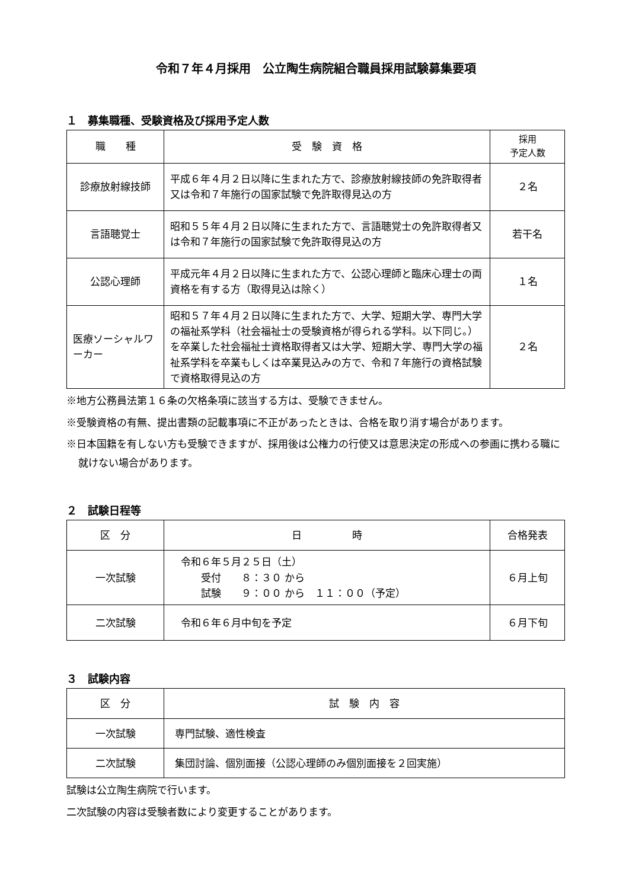令和７年４月採用　公立陶生病院組合職員採用試験募集要項
１　募集職種、受験資格及び採用予定人数
| 職 種 | 受 験 資 格 | 採用 予定人数 |
| --- | --- | --- |
| 診療放射線技師 | 平成６年４月２日以降に生まれた方で、診療放射線技師の免許取得者又は令和７年施行の国家試験で免許取得見込の方 | ２名 |
| 言語聴覚士 | 昭和５５年４月２日以降に生まれた方で、言語聴覚士の免許取得者又は令和７年施行の国家試験で免許取得見込の方 | 若干名 |
| 公認心理師 | 平成元年４月２日以降に生まれた方で、公認心理師と臨床心理士の両資格を有する方（取得見込は除く） | １名 |
| 医療ソーシャルワーカー | 昭和５７年４月２日以降に生まれた方で、大学、短期大学、専門大学の福祉系学科（社会福祉士の受験資格が得られる学科。以下同じ。）を卒業した社会福祉士資格取得者又は大学、短期大学、専門大学の福祉系学科を卒業もしくは卒業見込みの方で、令和７年施行の資格試験で資格取得見込の方 | ２名 |
※地方公務員法第１６条の欠格条項に該当する方は、受験できません。
※受験資格の有無、提出書類の記載事項に不正があったときは、合格を取り消す場合があります。
※日本国籍を有しない方も受験できますが、採用後は公権力の行使又は意思決定の形成への参画に携わる職に就けない場合があります。
２　試験日程等
| 区 分 | 日 時 | 合格発表 |
| --- | --- | --- |
| 一次試験 | 令和６年５月２５日（土） 受付 ８：３０ から 試験 ９：００ から １１：００（予定） | ６月上旬 |
| 二次試験 | 令和６年６月中旬を予定 | ６月下旬 |
３　試験内容
| 区 分 | 試 験 内 容 |
| --- | --- |
| 一次試験 | 専門試験、適性検査 |
| 二次試験 | 集団討論、個別面接（公認心理師のみ個別面接を２回実施） |
試験は公立陶生病院で行います。
二次試験の内容は受験者数により変更することがあります。